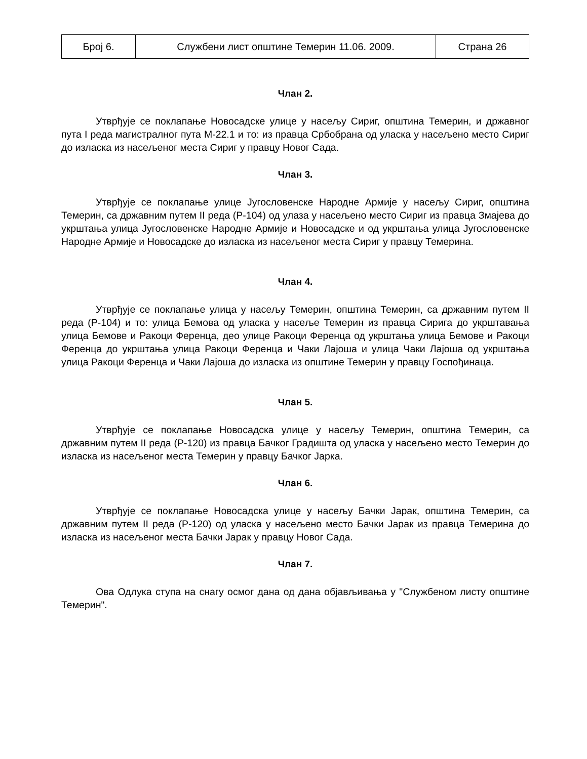| Број 6. | Службени лист општине Темерин 11.06. 2009. | Страна 26 |
Члан 2.
Утврђује се поклапање Новосадске улице у насељу Сириг, општина Темерин, и државног пута I реда магистралног пута М-22.1 и то: из правца Србобрана од уласка у насељено место Сириг до изласка из насељеног места Сириг у правцу Новог Сада.
Члан 3.
Утврђује се поклапање улице Југословенске Народне Армије у насељу Сириг, општина Темерин, са државним путем II реда (Р-104) од улаза у насељено место Сириг из правца Змајева до укрштања улица Југословенске Народне Армије и Новосадске и од укрштања улица Југословенске Народне Армије и Новосадске до изласка из насељеног места Сириг у правцу Темерина.
Члан 4.
Утврђује се поклапање улица у насељу Темерин, општина Темерин, са државним путем II реда (Р-104) и то: улица Бемова од уласка у насеље Темерин из правца Сирига до укрштавања улица Бемове и Ракоци Ференца, део улице Ракоци Ференца од укрштања улица Бемове и Ракоци Ференца до укрштања улица Ракоци Ференца и Чаки Лајоша и улица Чаки Лајоша од укрштања улица Ракоци Ференца и Чаки Лајоша до изласка из општине Темерин у правцу Госпођинаца.
Члан 5.
Утврђује се поклапање Новосадска улице у насељу Темерин, општина Темерин, са државним путем II реда (Р-120) из правца Бачког Градишта од уласка у насељено место Темерин до изласка из насељеног места Темерин у правцу Бачког Јарка.
Члан 6.
Утврђује се поклапање Новосадска улице у насељу Бачки Јарак, општина Темерин, са државним путем II реда (Р-120) од уласка у насељено место Бачки Јарак из правца Темерина до изласка из насељеног места Бачки Јарак у правцу Новог Сада.
Члан 7.
Ова Одлука ступа на снагу осмог дана од дана објављивања у "Службеном листу општине Темерин".